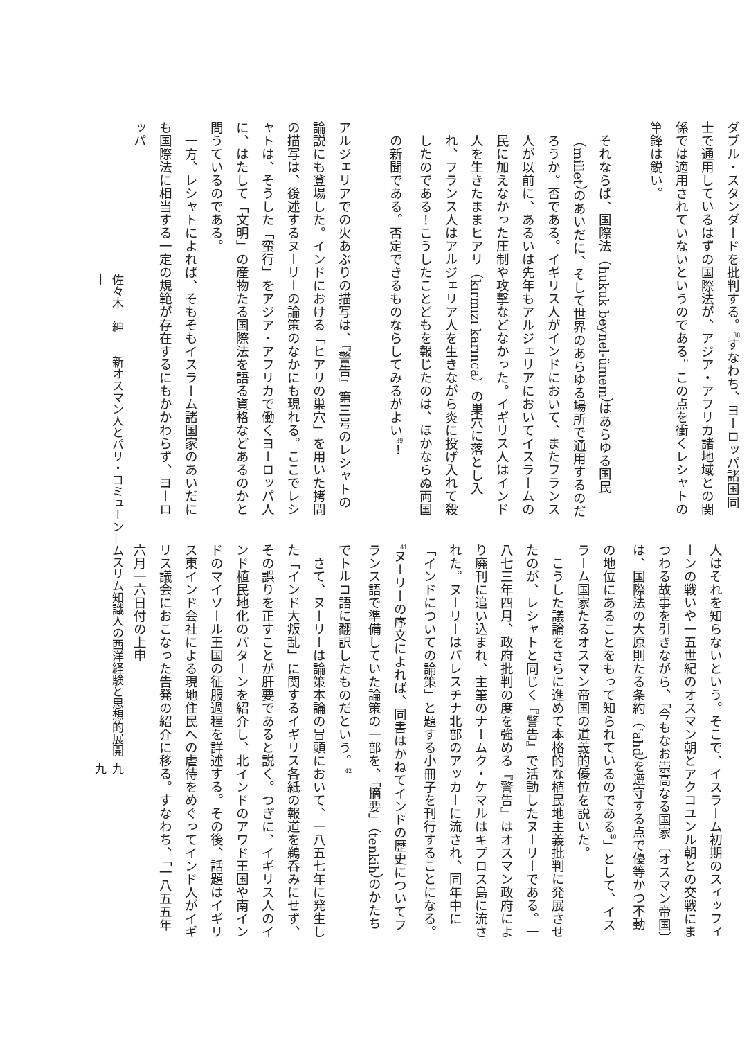ダブル・スタンダードを批判する。<sup>38</sup>すなわち、ヨーロッパ諸国同士で通用しているはずの国際法が、アジア・アフリカ諸地域との関係では適用されていないというのである。この点を衝くレシャトの筆鋒は鋭い。
それならば、国際法（hukuk beynel-ümem）はあらゆる国民（millet）のあいだに、そして世界のあらゆる場所で通用するのだろうか。否である。イギリス人がインドにおいて、またフランス人が以前に、あるいは先年もアルジェリアにおいてイスラームの民に加えなかった圧制や攻撃などなかった。イギリス人はインド人を生きたままヒアリ（kırmızı karınca）の巣穴に落とし入れ、フランス人はアルジェリア人を生きながら炎に投げ入れて殺したのである！こうしたことどもを報じたのは、ほかならぬ両国の新聞である。否定できるものならしてみるがよい<sup>39</sup>！
アルジェリアでの火あぶりの描写は、『警告』第三号のレシャトの論説にも登場した。インドにおける「ヒアリの巣穴」を用いた拷問の描写は、後述するヌーリーの論策のなかにも現れる。ここでレシャトは、そうした「蛮行」をアジア・アフリカで働くヨーロッパ人に、はたして「文明」の産物たる国際法を語る資格などあるのかと問うているのである。
一方、レシャトによれば、そもそもイスラーム諸国家のあいだにも国際法に相当する一定の規範が存在するにもかかわらず、ヨーロッパ
人はそれを知らないという。そこで、イスラーム初期のスィッフィーンの戦いや一五世紀のオスマン朝とアクコユンル朝との交戦にまつわる故事を引きながら、「今もなお崇高なる国家〔オスマン帝国〕は、国際法の大原則たる条約（ʿahd）を遵守する点で優等かつ不動の地位にあることをもって知られているのである<sup>40</sup>」として、イスラーム国家たるオスマン帝国の道義的優位を説いた。
こうした議論をさらに進めて本格的な植民地主義批判に発展させたのが、レシャトと同じく『警告』で活動したヌーリーである。一八七三年四月、政府批判の度を強める『警告』はオスマン政府により廃刊に追い込まれ、主筆のナームク・ケマルはキプロス島に流された。ヌーリーはパレスチナ北部のアッカーに流され、同年中に「インドについての論策」と題する小冊子を刊行することになる。<sup>41</sup>ヌーリーの序文によれば、同書はかねてインドの歴史についてフランス語で準備していた論策の一部を、「摘要」（tenkih）のかたちでトルコ語に翻訳したものだという。<sup>42</sup>
さて、ヌーリーは論策本論の冒頭において、一八五七年に発生した「インド大叛乱」に関するイギリス各紙の報道を鵜呑みにせず、その誤りを正すことが肝要であると説く。つぎに、イギリス人のインド植民地化のパターンを紹介し、北インドのアワド王国や南インドのマイソール王国の征服過程を詳述する。その後、話題はイギリス東インド会社による現地住民への虐待をめぐってインド人がイギリス議会におこなった告発の紹介に移る。すなわち、「一八五五年六月一六日付の上申
佐々木　紳　　新オスマン人とパリ・コミューン―ムスリム知識人の西洋経験と思想的展開― 九九